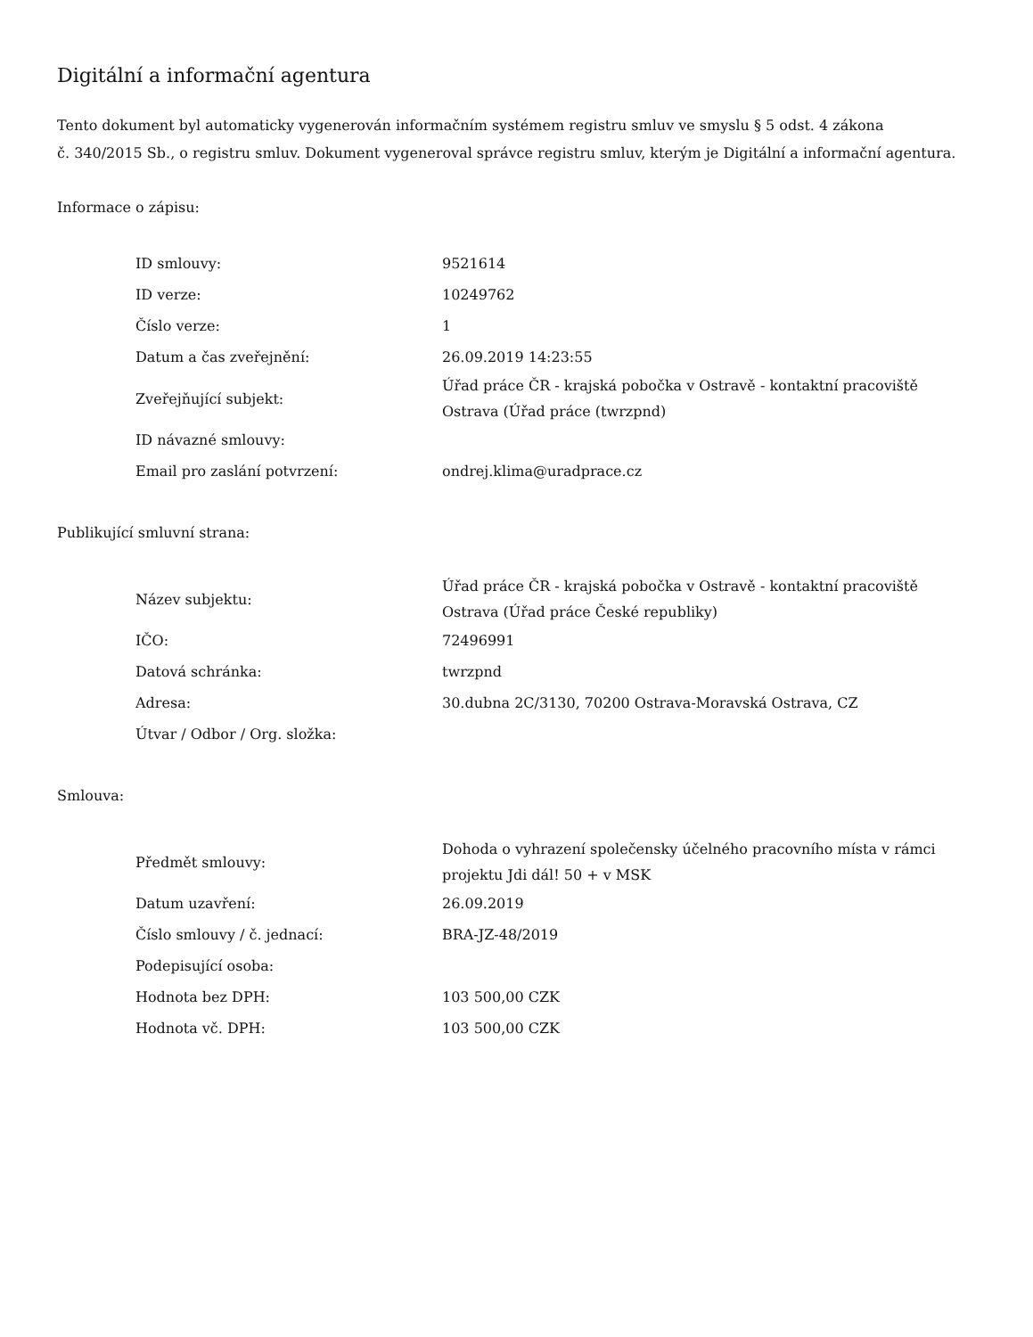Digitální a informační agentura
Tento dokument byl automaticky vygenerován informačním systémem registru smluv ve smyslu § 5 odst. 4 zákona
č. 340/2015 Sb., o registru smluv. Dokument vygeneroval správce registru smluv, kterým je Digitální a informační agentura.
Informace o zápisu:
| ID smlouvy: | 9521614 |
| ID verze: | 10249762 |
| Číslo verze: | 1 |
| Datum a čas zveřejnění: | 26.09.2019 14:23:55 |
| Zveřejňující subjekt: | Úřad práce ČR - krajská pobočka v Ostravě - kontaktní pracoviště Ostrava (Úřad práce (twrzpnd) |
| ID návazné smlouvy: | |
| Email pro zaslání potvrzení: | ondrej.klima@uradprace.cz |
Publikující smluvní strana:
| Název subjektu: | Úřad práce ČR - krajská pobočka v Ostravě - kontaktní pracoviště Ostrava (Úřad práce České republiky) |
| IČO: | 72496991 |
| Datová schránka: | twrzpnd |
| Adresa: | 30.dubna 2C/3130, 70200 Ostrava-Moravská Ostrava, CZ |
| Útvar / Odbor / Org. složka: | |
Smlouva:
| Předmět smlouvy: | Dohoda o vyhrazení společensky účelného pracovního místa v rámci projektu Jdi dál! 50 + v MSK |
| Datum uzavření: | 26.09.2019 |
| Číslo smlouvy / č. jednací: | BRA-JZ-48/2019 |
| Podepisující osoba: | |
| Hodnota bez DPH: | 103 500,00 CZK |
| Hodnota vč. DPH: | 103 500,00 CZK |